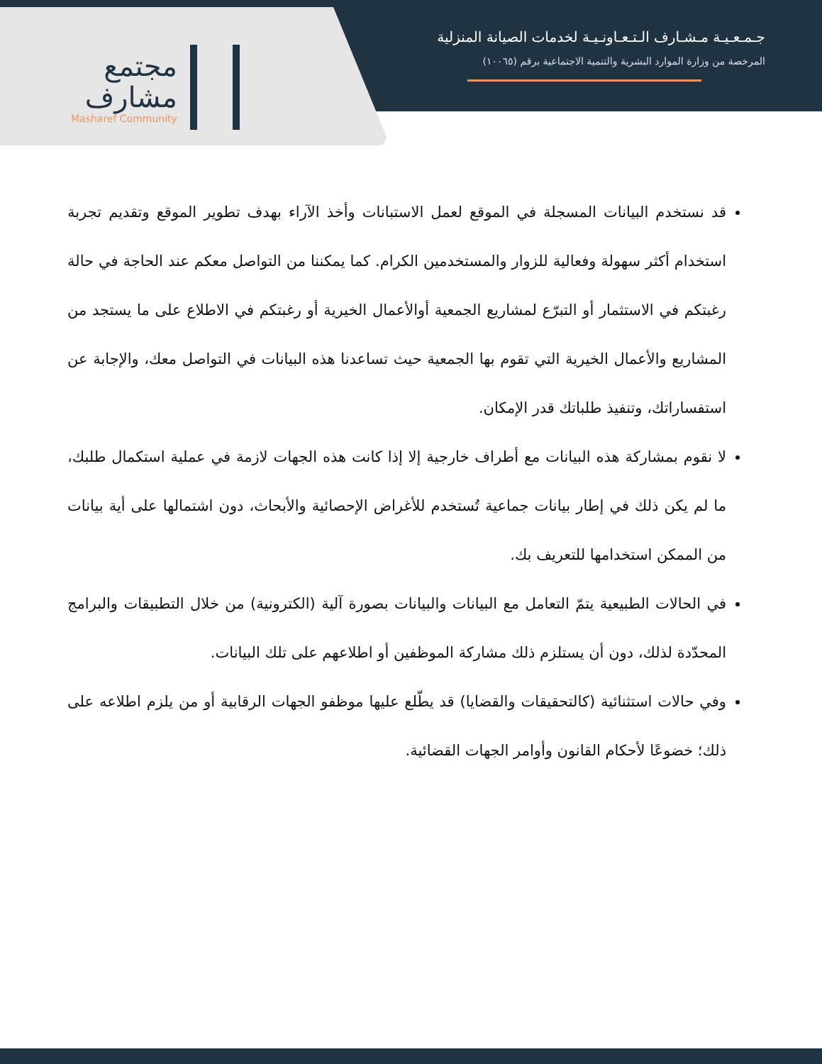مجتمع
مشارف
Masharef Community
جـمـعـيـة مـشـارف الـتـعـاونـيـة لخدمات الصيانة المنزلية
المرخصة من وزارة الموارد البشرية والتنمية الاجتماعية برقم (١٠٠٦٥)
قد نستخدم البيانات المسجلة في الموقع لعمل الاستبانات وأخذ الآراء بهدف تطوير الموقع وتقديم تجربة استخدام أكثر سهولة وفعالية للزوار والمستخدمين الكرام. كما يمكننا من التواصل معكم عند الحاجة في حالة رغبتكم في الاستثمار أو التبرّع لمشاريع الجمعية أوالأعمال الخيرية أو رغبتكم في الاطلاع على ما يستجد من المشاريع والأعمال الخيرية التي تقوم بها الجمعية حيث تساعدنا هذه البيانات في التواصل معك، والإجابة عن استفساراتك، وتنفيذ طلباتك قدر الإمكان.
لا نقوم بمشاركة هذه البيانات مع أطراف خارجية إلا إذا كانت هذه الجهات لازمة في عملية استكمال طلبك، ما لم يكن ذلك في إطار بيانات جماعية تُستخدم للأغراض الإحصائية والأبحاث، دون اشتمالها على أية بيانات من الممكن استخدامها للتعريف بك.
في الحالات الطبيعية يتمّ التعامل مع البيانات والبيانات بصورة آلية (الكترونية) من خلال التطبيقات والبرامج المحدّدة لذلك، دون أن يستلزم ذلك مشاركة الموظفين أو اطلاعهم على تلك البيانات.
وفي حالات استثنائية (كالتحقيقات والقضايا) قد يطّلع عليها موظفو الجهات الرقابية أو من يلزم اطلاعه على ذلك؛ خضوعًا لأحكام القانون وأوامر الجهات القضائية.